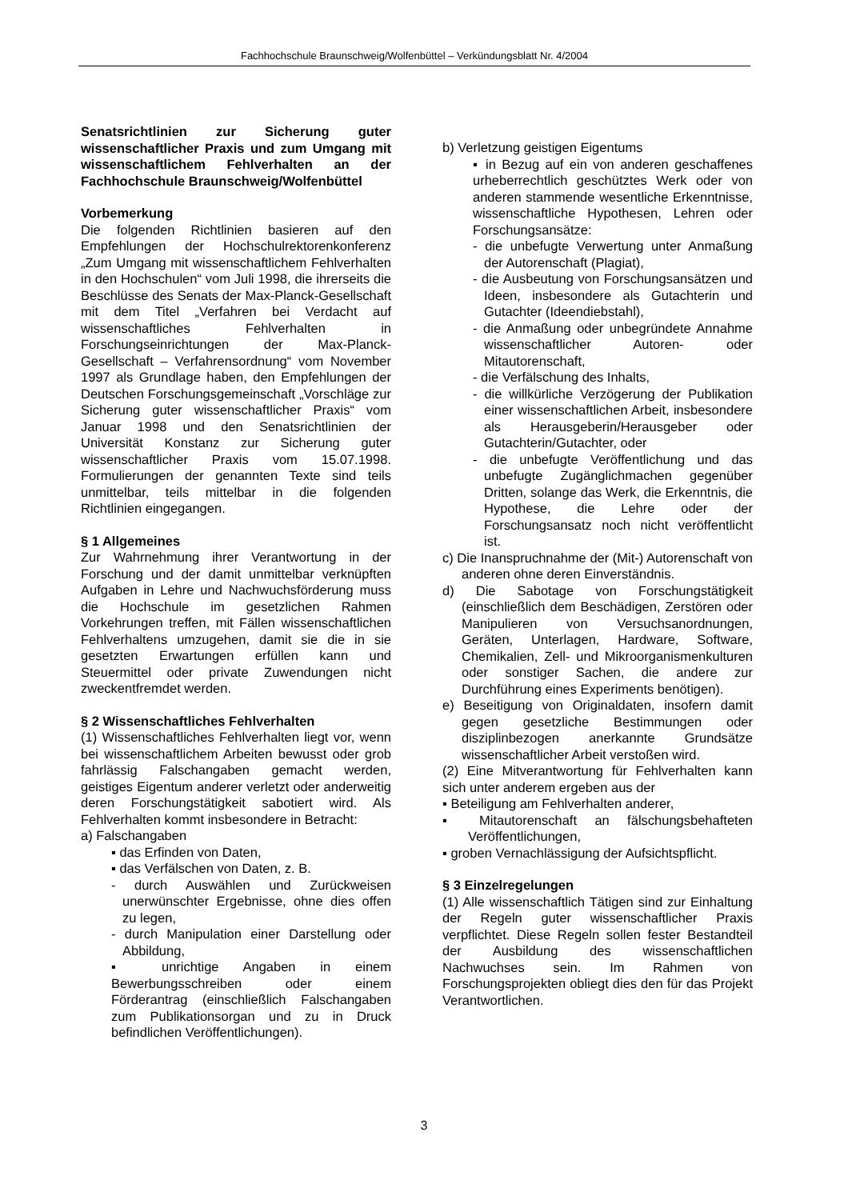Fachhochschule Braunschweig/Wolfenbüttel – Verkündungsblatt Nr. 4/2004
Senatsrichtlinien zur Sicherung guter wissenschaftlicher Praxis und zum Umgang mit wissenschaftlichem Fehlverhalten an der Fachhochschule Braunschweig/Wolfenbüttel
Vorbemerkung
Die folgenden Richtlinien basieren auf den Empfehlungen der Hochschulrektorenkonferenz „Zum Umgang mit wissenschaftlichem Fehlverhalten in den Hochschulen“ vom Juli 1998, die ihrerseits die Beschlüsse des Senats der Max-Planck-Gesellschaft mit dem Titel „Verfahren bei Verdacht auf wissenschaftliches Fehlverhalten in Forschungseinrichtungen der Max-Planck-Gesellschaft – Verfahrensordnung“ vom November 1997 als Grundlage haben, den Empfehlungen der Deutschen Forschungsgemeinschaft „Vorschläge zur Sicherung guter wissenschaftlicher Praxis“ vom Januar 1998 und den Senatsrichtlinien der Universität Konstanz zur Sicherung guter wissenschaftlicher Praxis vom 15.07.1998. Formulierungen der genannten Texte sind teils unmittelbar, teils mittelbar in die folgenden Richtlinien eingegangen.
§ 1 Allgemeines
Zur Wahrnehmung ihrer Verantwortung in der Forschung und der damit unmittelbar verknüpften Aufgaben in Lehre und Nachwuchsförderung muss die Hochschule im gesetzlichen Rahmen Vorkehrungen treffen, mit Fällen wissenschaftlichen Fehlverhaltens umzugehen, damit sie die in sie gesetzten Erwartungen erfüllen kann und Steuermittel oder private Zuwendungen nicht zweckentfremdet werden.
§ 2 Wissenschaftliches Fehlverhalten
(1) Wissenschaftliches Fehlverhalten liegt vor, wenn bei wissenschaftlichem Arbeiten bewusst oder grob fahrlässig Falschangaben gemacht werden, geistiges Eigentum anderer verletzt oder anderweitig deren Forschungstätigkeit sabotiert wird. Als Fehlverhalten kommt insbesondere in Betracht:
a) Falschangaben
▪ das Erfinden von Daten,
▪ das Verfälschen von Daten, z. B.
- durch Auswählen und Zurückweisen unerwünschter Ergebnisse, ohne dies offen zu legen,
- durch Manipulation einer Darstellung oder Abbildung,
▪ unrichtige Angaben in einem Bewerbungsschreiben oder einem Förderantrag (einschließlich Falschangaben zum Publikationsorgan und zu in Druck befindlichen Veröffentlichungen).
b) Verletzung geistigen Eigentums
▪ in Bezug auf ein von anderen geschaffenes urheberrechtlich geschütztes Werk oder von anderen stammende wesentliche Erkenntnisse, wissenschaftliche Hypothesen, Lehren oder Forschungsansätze:
- die unbefugte Verwertung unter Anmaßung der Autorenschaft (Plagiat),
- die Ausbeutung von Forschungsansätzen und Ideen, insbesondere als Gutachterin und Gutachter (Ideendiebstahl),
- die Anmaßung oder unbegründete Annahme wissenschaftlicher Autoren- oder Mitautorenschaft,
- die Verfälschung des Inhalts,
- die willkürliche Verzögerung der Publikation einer wissenschaftlichen Arbeit, insbesondere als Herausgeberin/Herausgeber oder Gutachterin/Gutachter, oder
- die unbefugte Veröffentlichung und das unbefugte Zugänglichmachen gegenüber Dritten, solange das Werk, die Erkenntnis, die Hypothese, die Lehre oder der Forschungsansatz noch nicht veröffentlicht ist.
c) Die Inanspruchnahme der (Mit-) Autorenschaft von anderen ohne deren Einverständnis.
d) Die Sabotage von Forschungstätigkeit (einschließlich dem Beschädigen, Zerstören oder Manipulieren von Versuchsanordnungen, Geräten, Unterlagen, Hardware, Software, Chemikalien, Zell- und Mikroorganismenkulturen oder sonstiger Sachen, die andere zur Durchführung eines Experiments benötigen).
e) Beseitigung von Originaldaten, insofern damit gegen gesetzliche Bestimmungen oder disziplinbezogen anerkannte Grundsätze wissenschaftlicher Arbeit verstoßen wird.
(2) Eine Mitverantwortung für Fehlverhalten kann sich unter anderem ergeben aus der
▪ Beteiligung am Fehlverhalten anderer,
▪ Mitautorenschaft an fälschungsbehafteten Veröffentlichungen,
▪ groben Vernachlässigung der Aufsichtspflicht.
§ 3 Einzelregelungen
(1) Alle wissenschaftlich Tätigen sind zur Einhaltung der Regeln guter wissenschaftlicher Praxis verpflichtet. Diese Regeln sollen fester Bestandteil der Ausbildung des wissenschaftlichen Nachwuchses sein. Im Rahmen von Forschungsprojekten obliegt dies den für das Projekt Verantwortlichen.
3